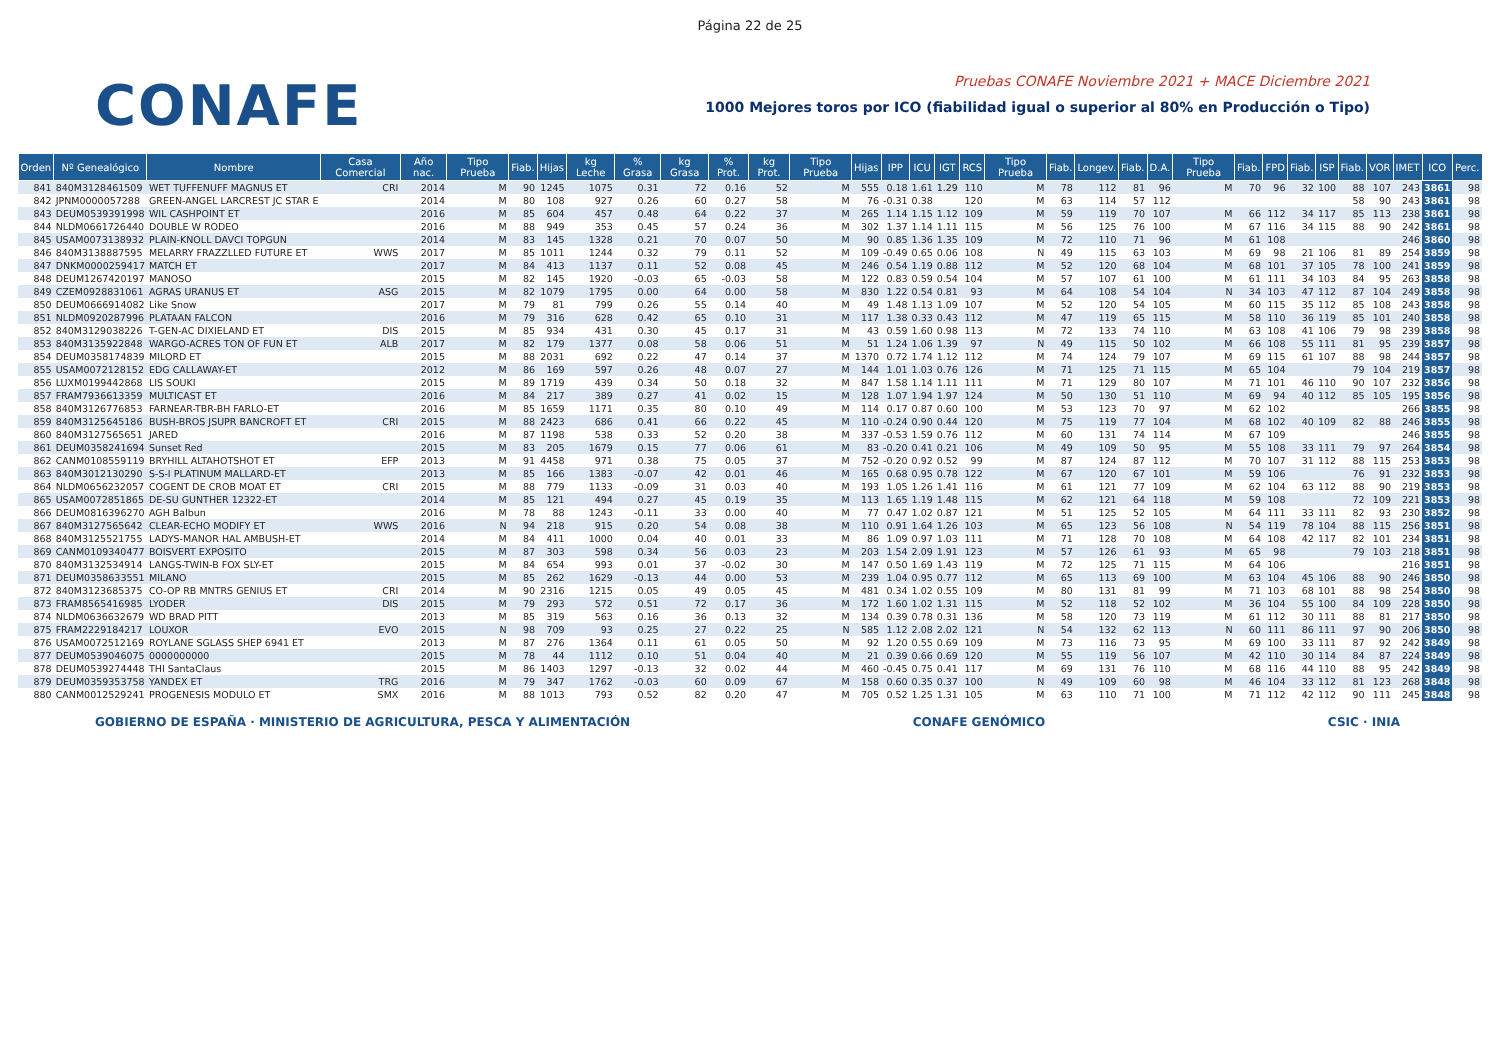Página 22 de 25
CONAFE
Pruebas CONAFE Noviembre 2021 + MACE Diciembre 2021
1000 Mejores toros por ICO (fiabilidad igual o superior al 80% en Producción o Tipo)
| Orden | Nº Genealógico | Nombre | Casa Comercial | Año nac. | Tipo Prueba | Fiab. | Hijas | kg Leche | % Grasa | kg Grasa | % Prot. | kg Prot. | Tipo Prueba | Hijas | IPP | ICU | IGT | RCS | Tipo Prueba | Fiab. | Longev. | Fiab. | D.A. | Tipo Prueba | Fiab. | FPD | Fiab. | ISP | Fiab. | VOR | IMET | ICO | Perc. |
| --- | --- | --- | --- | --- | --- | --- | --- | --- | --- | --- | --- | --- | --- | --- | --- | --- | --- | --- | --- | --- | --- | --- | --- | --- | --- | --- | --- | --- | --- | --- | --- | --- | --- |
| 841 | 840M3128461509 | WET TUFFENUFF MAGNUS ET | CRI | 2014 | M | 90 | 1245 | 1075 | 0.31 | 72 | 0.16 | 52 | M | 555 | 0.18 | 1.61 | 1.29 | 110 | M | 78 | 112 | 81 | 96 | M | 70 | 96 | 32 | 100 | 88 | 107 | 243 | 3861 | 98 |
| 842 | JPNM0000057288 | GREEN-ANGEL LARCREST JC STAR E | | 2014 | M | 80 | 108 | 927 | 0.26 | 60 | 0.27 | 58 | M | 76 | -0.31 | 0.38 | | 120 | M | 63 | 114 | 57 | 112 | | | | | | 58 | 90 | 243 | 3861 | 98 |
| 843 | DEUM0539391998 | WIL CASHPOINT ET | | 2016 | M | 85 | 604 | 457 | 0.48 | 64 | 0.22 | 37 | M | 265 | 1.14 | 1.15 | 1.12 | 109 | M | 59 | 119 | 70 | 107 | M | 66 | 112 | 34 | 117 | 85 | 113 | 238 | 3861 | 98 |
| 844 | NLDM0661726440 | DOUBLE W RODEO | | 2016 | M | 88 | 949 | 353 | 0.45 | 57 | 0.24 | 36 | M | 302 | 1.37 | 1.14 | 1.11 | 115 | M | 56 | 125 | 76 | 100 | M | 67 | 116 | 34 | 115 | 88 | 90 | 242 | 3861 | 98 |
| 845 | USAM0073138932 | PLAIN-KNOLL DAVCI TOPGUN | | 2014 | M | 83 | 145 | 1328 | 0.21 | 70 | 0.07 | 50 | M | 90 | 0.85 | 1.36 | 1.35 | 109 | M | 72 | 110 | 71 | 96 | M | 61 | 108 | | | | | 246 | 3860 | 98 |
| 846 | 840M3138887595 | MELARRY FRAZZLLED FUTURE ET | WWS | 2017 | M | 85 | 1011 | 1244 | 0.32 | 79 | 0.11 | 52 | M | 109 | -0.49 | 0.65 | 0.06 | 108 | N | 49 | 115 | 63 | 103 | M | 69 | 98 | 21 | 106 | 81 | 89 | 254 | 3859 | 98 |
| 847 | DNKM0000259417 | MATCH ET | | 2017 | M | 84 | 413 | 1137 | 0.11 | 52 | 0.08 | 45 | M | 246 | 0.54 | 1.19 | 0.88 | 112 | M | 52 | 120 | 68 | 104 | M | 68 | 101 | 37 | 105 | 78 | 100 | 241 | 3859 | 98 |
| 848 | DEUM1267420197 | MANOSO | | 2015 | M | 82 | 145 | 1920 | -0.03 | 65 | -0.03 | 58 | M | 122 | 0.83 | 0.59 | 0.54 | 104 | M | 57 | 107 | 61 | 100 | M | 61 | 111 | 34 | 103 | 84 | 95 | 263 | 3858 | 98 |
| 849 | CZEM0928831061 | AGRAS URANUS ET | ASG | 2015 | M | 82 | 1079 | 1795 | 0.00 | 64 | 0.00 | 58 | M | 830 | 1.22 | 0.54 | 0.81 | 93 | M | 64 | 108 | 54 | 104 | N | 34 | 103 | 47 | 112 | 87 | 104 | 249 | 3858 | 98 |
| 850 | DEUM0666914082 | Like Snow | | 2017 | M | 79 | 81 | 799 | 0.26 | 55 | 0.14 | 40 | M | 49 | 1.48 | 1.13 | 1.09 | 107 | M | 52 | 120 | 54 | 105 | M | 60 | 115 | 35 | 112 | 85 | 108 | 243 | 3858 | 98 |
| 851 | NLDM0920287996 | PLATAAN FALCON | | 2016 | M | 79 | 316 | 628 | 0.42 | 65 | 0.10 | 31 | M | 117 | 1.38 | 0.33 | 0.43 | 112 | M | 47 | 119 | 65 | 115 | M | 58 | 110 | 36 | 119 | 85 | 101 | 240 | 3858 | 98 |
| 852 | 840M3129038226 | T-GEN-AC DIXIELAND ET | DIS | 2015 | M | 85 | 934 | 431 | 0.30 | 45 | 0.17 | 31 | M | 43 | 0.59 | 1.60 | 0.98 | 113 | M | 72 | 133 | 74 | 110 | M | 63 | 108 | 41 | 106 | 79 | 98 | 239 | 3858 | 98 |
| 853 | 840M3135922848 | WARGO-ACRES TON OF FUN ET | ALB | 2017 | M | 82 | 179 | 1377 | 0.08 | 58 | 0.06 | 51 | M | 51 | 1.24 | 1.06 | 1.39 | 97 | N | 49 | 115 | 50 | 102 | M | 66 | 108 | 55 | 111 | 81 | 95 | 239 | 3857 | 98 |
| 854 | DEUM0358174839 | MILORD ET | | 2015 | M | 88 | 2031 | 692 | 0.22 | 47 | 0.14 | 37 | M | 1370 | 0.72 | 1.74 | 1.12 | 112 | M | 74 | 124 | 79 | 107 | M | 69 | 115 | 61 | 107 | 88 | 98 | 244 | 3857 | 98 |
| 855 | USAM0072128152 | EDG CALLAWAY-ET | | 2012 | M | 86 | 169 | 597 | 0.26 | 48 | 0.07 | 27 | M | 144 | 1.01 | 1.03 | 0.76 | 126 | M | 71 | 125 | 71 | 115 | M | 65 | 104 | | | 79 | 104 | 219 | 3857 | 98 |
| 856 | LUXM0199442868 | LIS SOUKI | | 2015 | M | 89 | 1719 | 439 | 0.34 | 50 | 0.18 | 32 | M | 847 | 1.58 | 1.14 | 1.11 | 111 | M | 71 | 129 | 80 | 107 | M | 71 | 101 | 46 | 110 | 90 | 107 | 232 | 3856 | 98 |
| 857 | FRAM7936613359 | MULTICAST ET | | 2016 | M | 84 | 217 | 389 | 0.27 | 41 | 0.02 | 15 | M | 128 | 1.07 | 1.94 | 1.97 | 124 | M | 50 | 130 | 51 | 110 | M | 69 | 94 | 40 | 112 | 85 | 105 | 195 | 3856 | 98 |
| 858 | 840M3126776853 | FARNEAR-TBR-BH FARLO-ET | | 2016 | M | 85 | 1659 | 1171 | 0.35 | 80 | 0.10 | 49 | M | 114 | 0.17 | 0.87 | 0.60 | 100 | M | 53 | 123 | 70 | 97 | M | 62 | 102 | | | | | 266 | 3855 | 98 |
| 859 | 840M3125645186 | BUSH-BROS JSUPR BANCROFT ET | CRI | 2015 | M | 88 | 2423 | 686 | 0.41 | 66 | 0.22 | 45 | M | 110 | -0.24 | 0.90 | 0.44 | 120 | M | 75 | 119 | 77 | 104 | M | 68 | 102 | 40 | 109 | 82 | 88 | 246 | 3855 | 98 |
| 860 | 840M3127565651 | JARED | | 2016 | M | 87 | 1198 | 538 | 0.33 | 52 | 0.20 | 38 | M | 337 | -0.53 | 1.59 | 0.76 | 112 | M | 60 | 131 | 74 | 114 | M | 67 | 109 | | | | | 246 | 3855 | 98 |
| 861 | DEUM0358241694 | Sunset Red | | 2015 | M | 83 | 205 | 1679 | 0.15 | 77 | 0.06 | 61 | M | 83 | -0.20 | 0.41 | 0.21 | 106 | M | 49 | 109 | 50 | 95 | M | 55 | 108 | 33 | 111 | 79 | 97 | 264 | 3854 | 98 |
| 862 | CANM0108559119 | BRYHILL ALTAHOTSHOT ET | EFP | 2013 | M | 91 | 4458 | 971 | 0.38 | 75 | 0.05 | 37 | M | 752 | -0.20 | 0.92 | 0.52 | 99 | M | 87 | 124 | 87 | 112 | M | 70 | 107 | 31 | 112 | 88 | 115 | 253 | 3853 | 98 |
| 863 | 840M3012130290 | S-S-I PLATINUM MALLARD-ET | | 2013 | M | 85 | 166 | 1383 | -0.07 | 42 | 0.01 | 46 | M | 165 | 0.68 | 0.95 | 0.78 | 122 | M | 67 | 120 | 67 | 101 | M | 59 | 106 | | | 76 | 91 | 232 | 3853 | 98 |
| 864 | NLDM0656232057 | COGENT DE CROB MOAT ET | CRI | 2015 | M | 88 | 779 | 1133 | -0.09 | 31 | 0.03 | 40 | M | 193 | 1.05 | 1.26 | 1.41 | 116 | M | 61 | 121 | 77 | 109 | M | 62 | 104 | 63 | 112 | 88 | 90 | 219 | 3853 | 98 |
| 865 | USAM0072851865 | DE-SU GUNTHER 12322-ET | | 2014 | M | 85 | 121 | 494 | 0.27 | 45 | 0.19 | 35 | M | 113 | 1.65 | 1.19 | 1.48 | 115 | M | 62 | 121 | 64 | 118 | M | 59 | 108 | | | 72 | 109 | 221 | 3853 | 98 |
| 866 | DEUM0816396270 | AGH Balbun | | 2016 | M | 78 | 88 | 1243 | -0.11 | 33 | 0.00 | 40 | M | 77 | 0.47 | 1.02 | 0.87 | 121 | M | 51 | 125 | 52 | 105 | M | 64 | 111 | 33 | 111 | 82 | 93 | 230 | 3852 | 98 |
| 867 | 840M3127565642 | CLEAR-ECHO MODIFY ET | WWS | 2016 | N | 94 | 218 | 915 | 0.20 | 54 | 0.08 | 38 | M | 110 | 0.91 | 1.64 | 1.26 | 103 | M | 65 | 123 | 56 | 108 | N | 54 | 119 | 78 | 104 | 88 | 115 | 256 | 3851 | 98 |
| 868 | 840M3125521755 | LADYS-MANOR HAL AMBUSH-ET | | 2014 | M | 84 | 411 | 1000 | 0.04 | 40 | 0.01 | 33 | M | 86 | 1.09 | 0.97 | 1.03 | 111 | M | 71 | 128 | 70 | 108 | M | 64 | 108 | 42 | 117 | 82 | 101 | 234 | 3851 | 98 |
| 869 | CANM0109340477 | BOISVERT EXPOSITO | | 2015 | M | 87 | 303 | 598 | 0.34 | 56 | 0.03 | 23 | M | 203 | 1.54 | 2.09 | 1.91 | 123 | M | 57 | 126 | 61 | 93 | M | 65 | 98 | | | 79 | 103 | 218 | 3851 | 98 |
| 870 | 840M3132534914 | LANGS-TWIN-B FOX SLY-ET | | 2015 | M | 84 | 654 | 993 | 0.01 | 37 | -0.02 | 30 | M | 147 | 0.50 | 1.69 | 1.43 | 119 | M | 72 | 125 | 71 | 115 | M | 64 | 106 | | | | | 216 | 3851 | 98 |
| 871 | DEUM0358633551 | MILANO | | 2015 | M | 85 | 262 | 1629 | -0.13 | 44 | 0.00 | 53 | M | 239 | 1.04 | 0.95 | 0.77 | 112 | M | 65 | 113 | 69 | 100 | M | 63 | 104 | 45 | 106 | 88 | 90 | 246 | 3850 | 98 |
| 872 | 840M3123685375 | CO-OP RB MNTRS GENIUS ET | CRI | 2014 | M | 90 | 2316 | 1215 | 0.05 | 49 | 0.05 | 45 | M | 481 | 0.34 | 1.02 | 0.55 | 109 | M | 80 | 131 | 81 | 99 | M | 71 | 103 | 68 | 101 | 88 | 98 | 254 | 3850 | 98 |
| 873 | FRAM8565416985 | LYODER | DIS | 2015 | M | 79 | 293 | 572 | 0.51 | 72 | 0.17 | 36 | M | 172 | 1.60 | 1.02 | 1.31 | 115 | M | 52 | 118 | 52 | 102 | M | 36 | 104 | 55 | 100 | 84 | 109 | 228 | 3850 | 98 |
| 874 | NLDM0636632679 | WD BRAD PITT | | 2013 | M | 85 | 319 | 563 | 0.16 | 36 | 0.13 | 32 | M | 134 | 0.39 | 0.78 | 0.31 | 136 | M | 58 | 120 | 73 | 119 | M | 61 | 112 | 30 | 111 | 88 | 81 | 217 | 3850 | 98 |
| 875 | FRAM2229184217 | LOUXOR | EVO | 2015 | N | 98 | 709 | 93 | 0.25 | 27 | 0.22 | 25 | N | 585 | 1.12 | 2.08 | 2.02 | 121 | N | 54 | 132 | 62 | 113 | N | 60 | 111 | 86 | 111 | 97 | 90 | 206 | 3850 | 98 |
| 876 | USAM0072512169 | ROYLANE SGLASS SHEP 6941 ET | | 2013 | M | 87 | 276 | 1364 | 0.11 | 61 | 0.05 | 50 | M | 92 | 1.20 | 0.55 | 0.69 | 109 | M | 73 | 116 | 73 | 95 | M | 69 | 100 | 33 | 111 | 87 | 92 | 242 | 3849 | 98 |
| 877 | DEUM0539046075 | 0000000000 | | 2015 | M | 78 | 44 | 1112 | 0.10 | 51 | 0.04 | 40 | M | 21 | 0.39 | 0.66 | 0.69 | 120 | M | 55 | 119 | 56 | 107 | M | 42 | 110 | 30 | 114 | 84 | 87 | 224 | 3849 | 98 |
| 878 | DEUM0539274448 | THI SantaClaus | | 2015 | M | 86 | 1403 | 1297 | -0.13 | 32 | 0.02 | 44 | M | 460 | -0.45 | 0.75 | 0.41 | 117 | M | 69 | 131 | 76 | 110 | M | 68 | 116 | 44 | 110 | 88 | 95 | 242 | 3849 | 98 |
| 879 | DEUM0359353758 | YANDEX ET | TRG | 2016 | M | 79 | 347 | 1762 | -0.03 | 60 | 0.09 | 67 | M | 158 | 0.60 | 0.35 | 0.37 | 100 | N | 49 | 109 | 60 | 98 | M | 46 | 104 | 33 | 112 | 81 | 123 | 268 | 3848 | 98 |
| 880 | CANM0012529241 | PROGENESIS MODULO ET | SMX | 2016 | M | 88 | 1013 | 793 | 0.52 | 82 | 0.20 | 47 | M | 705 | 0.52 | 1.25 | 1.31 | 105 | M | 63 | 110 | 71 | 100 | M | 71 | 112 | 42 | 112 | 90 | 111 | 245 | 3848 | 98 |
GOBIERNO DE ESPAÑA · MINISTERIO DE AGRICULTURA, PESCA Y ALIMENTACIÓN
CONAFE GENÓMICO CSIC · INIA